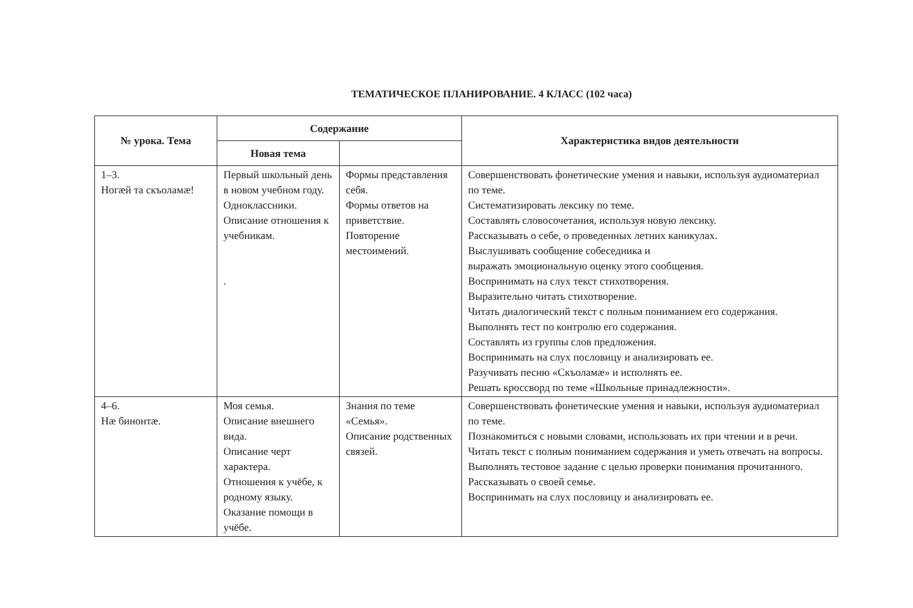ТЕМАТИЧЕСКОЕ ПЛАНИРОВАНИЕ. 4 КЛАСС (102 часа)
| № урока. Тема | Содержание | | Характеристика видов деятельности |
| --- | --- | --- | --- |
| | Новая тема | | |
| 1–3. Ногæй та скъоламæ! | Первый школьный день в новом учебном году. Одноклассники. Описание отношения к учебникам. . | Формы представления себя. Формы ответов на приветствие. Повторение местоимений. | Совершенствовать фонетические умения и навыки, используя аудиоматериал по теме. Систематизировать лексику по теме. Составлять словосочетания, используя новую лексику. Рассказывать о себе, о проведенных летних каникулах. Выслушивать сообщение собеседника и выражать эмоциональную оценку этого сообщения. Воспринимать на слух текст стихотворения. Выразительно читать стихотворение. Читать диалогический текст с полным пониманием его содержания. Выполнять тест по контролю его содержания. Составлять из группы слов предложения. Воспринимать на слух пословицу и анализировать ее. Разучивать песню «Скъоламæ» и исполнять ее. Решать кроссворд по теме «Школьные принадлежности». |
| 4–6. Нæ бинонтæ. | Моя семья. Описание внешнего вида. Описание черт характера. Отношения к учёбе, к родному языку. Оказание помощи в учёбе. | Знания по теме «Семья». Описание родственных связей. | Совершенствовать фонетические умения и навыки, используя аудиоматериал по теме. Познакомиться с новыми словами, использовать их при чтении и в речи. Читать текст с полным пониманием содержания и уметь отвечать на вопросы. Выполнять тестовое задание с целью проверки понимания прочитанного. Рассказывать о своей семье. Воспринимать на слух пословицу и анализировать ее. |